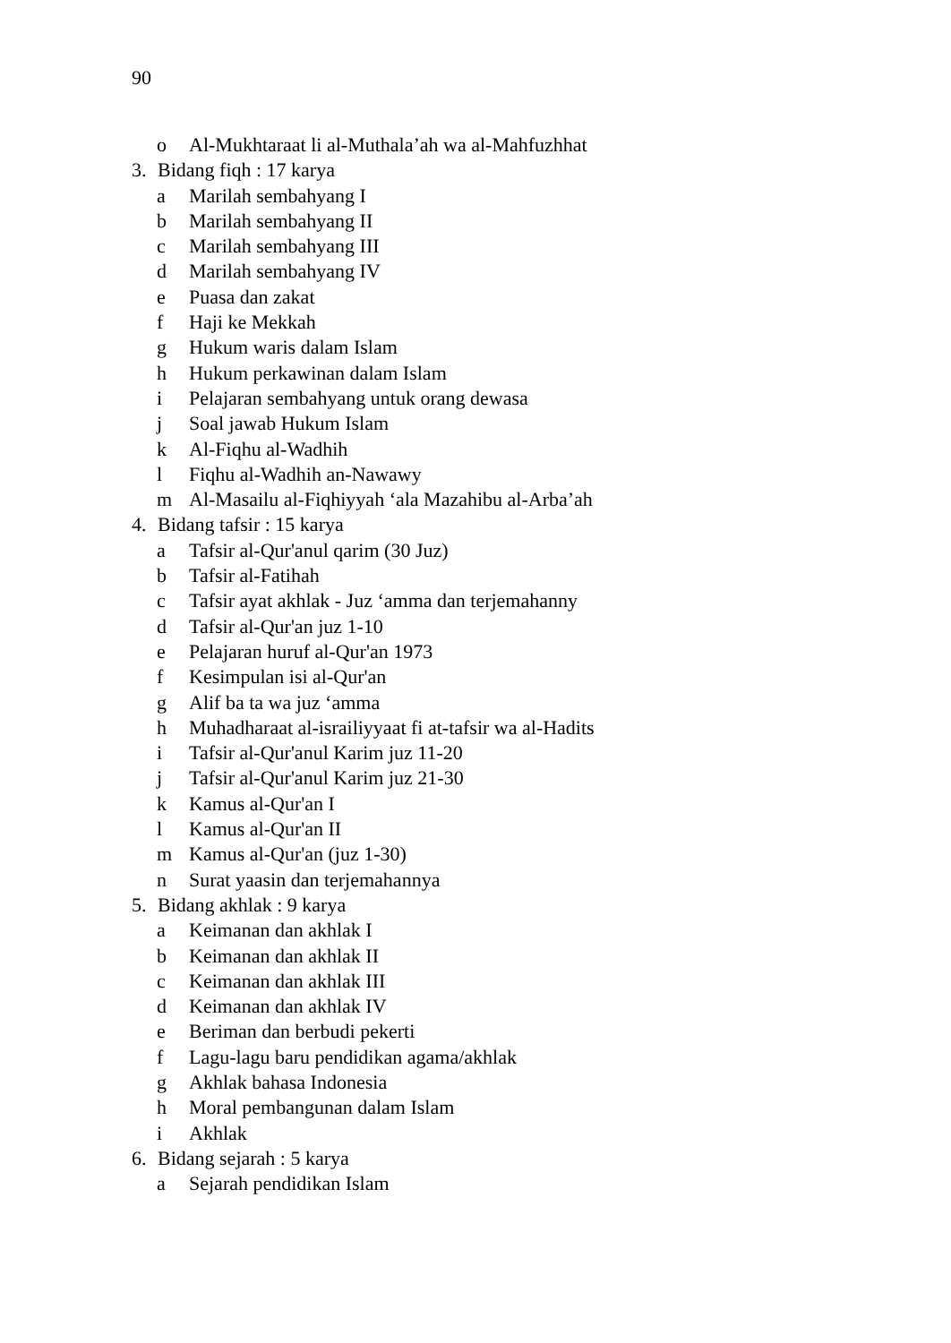90
o Al-Mukhtaraat li al-Muthala’ah wa al-Mahfuzhhat
3. Bidang fiqh : 17 karya
a Marilah sembahyang I
b Marilah sembahyang II
c Marilah sembahyang III
d Marilah sembahyang IV
e Puasa dan zakat
f Haji ke Mekkah
g Hukum waris dalam Islam
h Hukum perkawinan dalam Islam
i Pelajaran sembahyang untuk orang dewasa
j Soal jawab Hukum Islam
k Al-Fiqhu al-Wadhih
l Fiqhu al-Wadhih an-Nawawy
m Al-Masailu al-Fiqhiyyah ‘ala Mazahibu al-Arba’ah
4. Bidang tafsir : 15 karya
a Tafsir al-Qur'anul qarim (30 Juz)
b Tafsir al-Fatihah
c Tafsir ayat akhlak - Juz ‘amma dan terjemahanny
d Tafsir al-Qur'an juz 1-10
e Pelajaran huruf al-Qur'an 1973
f Kesimpulan isi al-Qur'an
g Alif ba ta wa juz ‘amma
h Muhadharaat al-israiliyyaat fi at-tafsir wa al-Hadits
i Tafsir al-Qur'anul Karim juz 11-20
j Tafsir al-Qur'anul Karim juz 21-30
k Kamus al-Qur'an I
l Kamus al-Qur'an II
m Kamus al-Qur'an (juz 1-30)
n Surat yaasin dan terjemahannya
5. Bidang akhlak : 9 karya
a Keimanan dan akhlak I
b Keimanan dan akhlak II
c Keimanan dan akhlak III
d Keimanan dan akhlak IV
e Beriman dan berbudi pekerti
f Lagu-lagu baru pendidikan agama/akhlak
g Akhlak bahasa Indonesia
h Moral pembangunan dalam Islam
i Akhlak
6. Bidang sejarah : 5 karya
a Sejarah pendidikan Islam